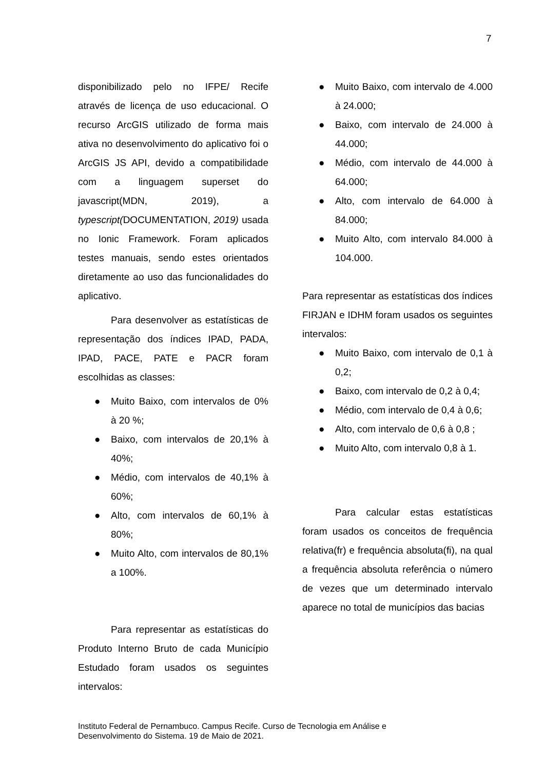7
disponibilizado pelo no IFPE/ Recife através de licença de uso educacional. O recurso ArcGIS utilizado de forma mais ativa no desenvolvimento do aplicativo foi o ArcGIS JS API, devido a compatibilidade com a linguagem superset do javascript(MDN, 2019), a typescript(DOCUMENTATION, 2019) usada no Ionic Framework. Foram aplicados testes manuais, sendo estes orientados diretamente ao uso das funcionalidades do aplicativo.
Para desenvolver as estatísticas de representação dos índices IPAD, PADA, IPAD, PACE, PATE e PACR foram escolhidas as classes:
● Muito Baixo, com intervalos de 0% à 20 %;
● Baixo, com intervalos de 20,1% à 40%;
● Médio, com intervalos de 40,1% à 60%;
● Alto, com intervalos de 60,1% à 80%;
● Muito Alto, com intervalos de 80,1% a 100%.
Para representar as estatísticas do Produto Interno Bruto de cada Município Estudado foram usados os seguintes intervalos:
● Muito Baixo, com intervalo de 4.000 à 24.000;
● Baixo, com intervalo de 24.000 à 44.000;
● Médio, com intervalo de 44.000 à 64.000;
● Alto, com intervalo de 64.000 à 84.000;
● Muito Alto, com intervalo 84.000 à 104.000.
Para representar as estatísticas dos índices FIRJAN e IDHM foram usados os seguintes intervalos:
● Muito Baixo, com intervalo de 0,1 à 0,2;
● Baixo, com intervalo de 0,2 à 0,4;
● Médio, com intervalo de 0,4 à 0,6;
● Alto, com intervalo de 0,6 à 0,8 ;
● Muito Alto, com intervalo 0,8 à 1.
Para calcular estas estatísticas foram usados os conceitos de frequência relativa(fr) e frequência absoluta(fi), na qual a frequência absoluta referência o número de vezes que um determinado intervalo aparece no total de municípios das bacias
Instituto Federal de Pernambuco. Campus Recife. Curso de Tecnologia em Análise e
Desenvolvimento do Sistema. 19 de Maio de 2021.